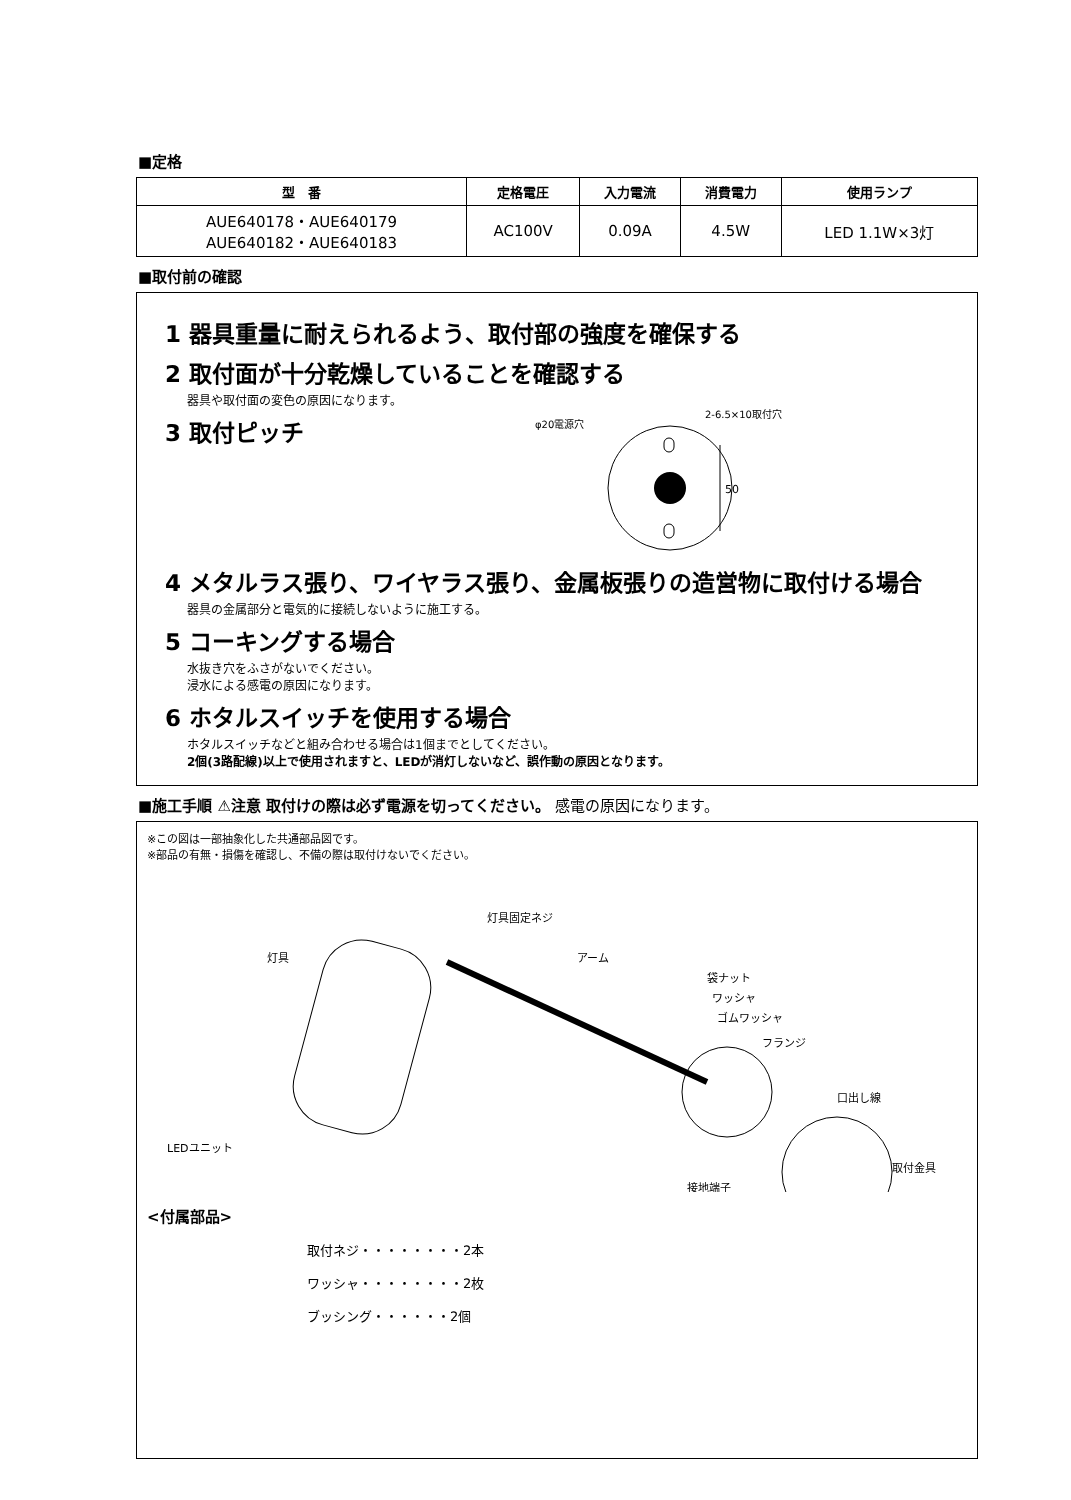■定格
| 型 番 | 定格電圧 | 入力電流 | 消費電力 | 使用ランプ |
| --- | --- | --- | --- | --- |
| AUE640178・AUE640179 AUE640182・AUE640183 | AC100V | 0.09A | 4.5W | LED 1.1W×3灯 |
■取付前の確認
1 器具重量に耐えられるよう、取付部の強度を確保する
2 取付面が十分乾燥していることを確認する
器具や取付面の変色の原因になります。
3 取付ピッチ
φ20電源穴
2-6.5×10取付穴
50
4 メタルラス張り、ワイヤラス張り、金属板張りの造営物に取付ける場合
器具の金属部分と電気的に接続しないように施工する。
5 コーキングする場合
水抜き穴をふさがないでください。
浸水による感電の原因になります。
6 ホタルスイッチを使用する場合
ホタルスイッチなどと組み合わせる場合は1個までとしてください。
2個(3路配線)以上で使用されますと、LEDが消灯しないなど、誤作動の原因となります。
■施工手順 ⚠注意 取付けの際は必ず電源を切ってください。 感電の原因になります。
※この図は一部抽象化した共通部品図です。
※部品の有無・損傷を確認し、不備の際は取付けないでください。
灯具
灯具固定ネジ
アーム
袋ナット
ワッシャ
ゴムワッシャ
フランジ
口出し線
LEDユニット
取付金具
接地端子
<付属部品>
取付ネジ・・・・・・・・2本
ワッシャ・・・・・・・・2枚
ブッシング・・・・・・2個